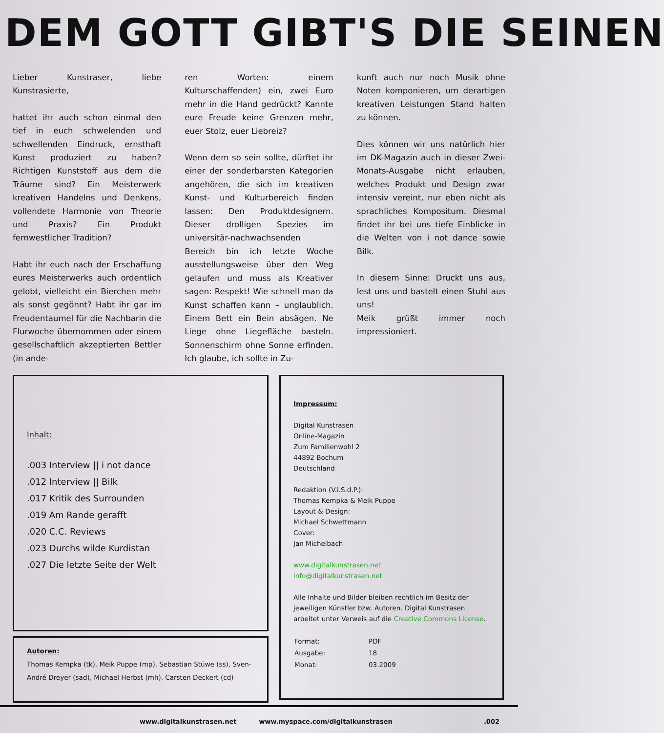DEM GOTT GIBT'S DIE SEINEN
Lieber Kunstraser, liebe Kunstrasierte,
hattet ihr auch schon einmal den tief in euch schwelenden und schwellenden Eindruck, ernsthaft Kunst produziert zu haben? Richtigen Kunststoff aus dem die Träume sind? Ein Meisterwerk kreativen Handelns und Denkens, vollendete Harmonie von Theorie und Praxis? Ein Produkt fernwestlicher Tradition?
Habt ihr euch nach der Erschaffung eures Meisterwerks auch ordentlich gelobt, vielleicht ein Bierchen mehr als sonst gegönnt? Habt ihr gar im Freudentaumel für die Nachbarin die Flurwoche übernommen oder einem gesellschaftlich akzeptierten Bettler (in ande-
ren Worten: einem Kulturschaffenden) ein, zwei Euro mehr in die Hand gedrückt? Kannte eure Freude keine Grenzen mehr, euer Stolz, euer Liebreiz?
Wenn dem so sein sollte, dürftet ihr einer der sonderbarsten Kategorien angehören, die sich im kreativen Kunst- und Kulturbereich finden lassen: Den Produktdesignern. Dieser drolligen Spezies im universitär-nachwachsenden Bereich bin ich letzte Woche ausstellungsweise über den Weg gelaufen und muss als Kreativer sagen: Respekt! Wie schnell man da Kunst schaffen kann – unglaublich. Einem Bett ein Bein absägen. Ne Liege ohne Liegefläche basteln. Sonnenschirm ohne Sonne erfinden. Ich glaube, ich sollte in Zu-
kunft auch nur noch Musik ohne Noten komponieren, um derartigen kreativen Leistungen Stand halten zu können.
Dies können wir uns natürlich hier im DK-Magazin auch in dieser Zwei-Monats-Ausgabe nicht erlauben, welches Produkt und Design zwar intensiv vereint, nur eben nicht als sprachliches Kompositum. Diesmal findet ihr bei uns tiefe Einblicke in die Welten von i not dance sowie Bilk.
In diesem Sinne: Druckt uns aus, lest uns und bastelt einen Stuhl aus uns!
Meik grüßt immer noch impressioniert.
Inhalt:
.003 Interview || i not dance
.012 Interview || Bilk
.017 Kritik des Surrounden
.019 Am Rande gerafft
.020 C.C. Reviews
.023 Durchs wilde Kurdistan
.027 Die letzte Seite der Welt
Autoren:
Thomas Kempka (tk), Meik Puppe (mp), Sebastian Stüwe (ss), Sven-André Dreyer (sad), Michael Herbst (mh), Carsten Deckert (cd)
Impressum:
Digital Kunstrasen
Online-Magazin
Zum Familienwohl 2
44892 Bochum
Deutschland
Redaktion (V.i.S.d.P.):
Thomas Kempka & Meik Puppe
Layout & Design:
Michael Schwettmann
Cover:
Jan Michelbach
www.digitalkunstrasen.net
info@digitalkunstrasen.net
Alle Inhalte und Bilder bleiben rechtlich im Besitz der jeweiligen Künstler bzw. Autoren. Digital Kunstrasen arbeitet unter Verweis auf die Creative Commons License.
| Format: | PDF |
| Ausgabe: | 18 |
| Monat: | 03.2009 |
www.digitalkunstrasen.net www.myspace.com/digitalkunstrasen.002